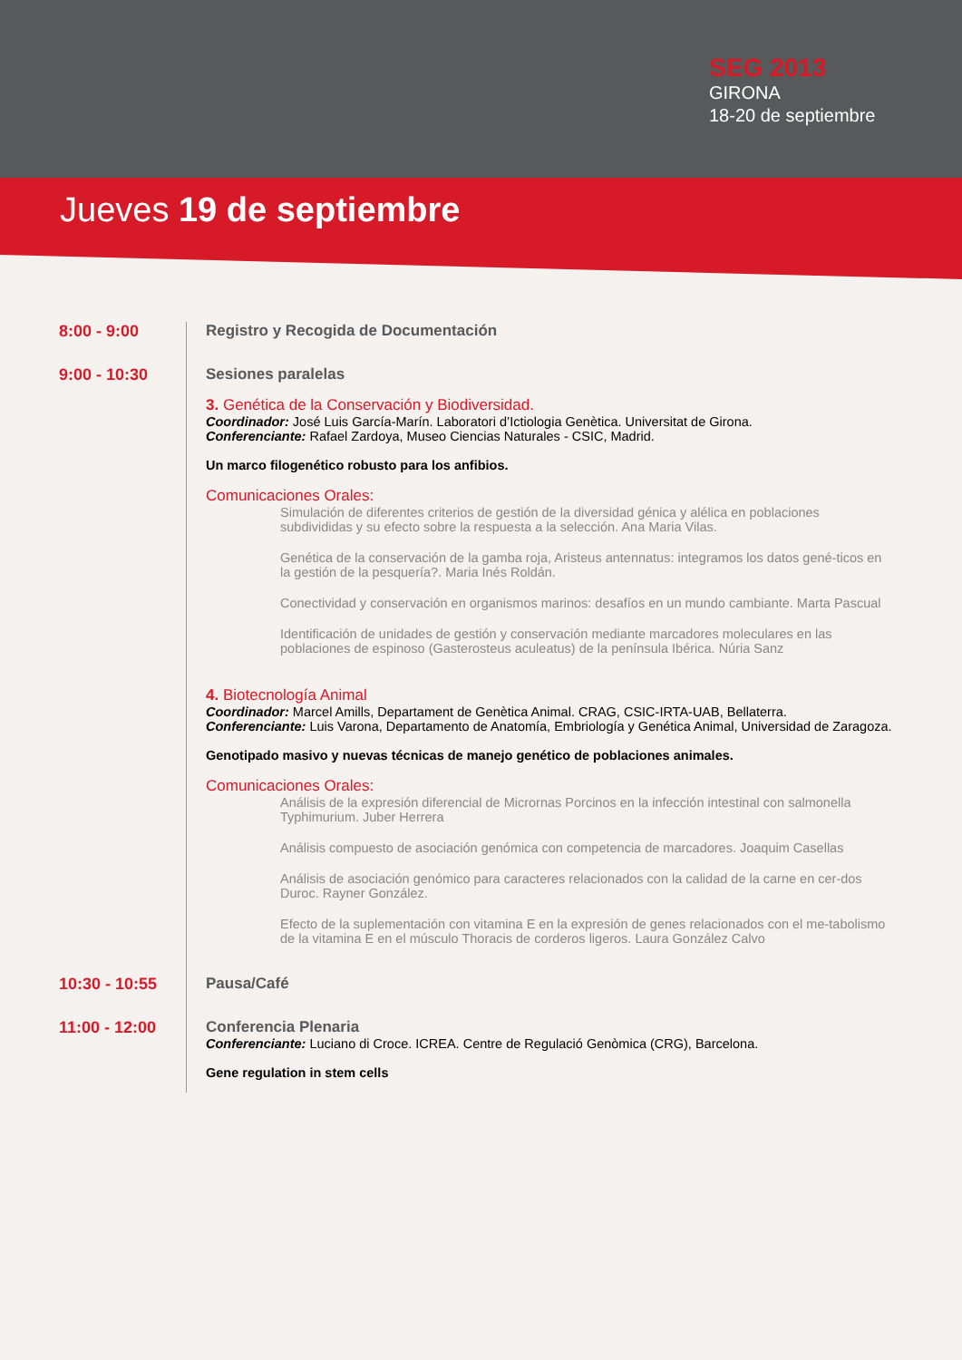SEG 2013
GIRONA
18-20 de septiembre
Jueves 19 de septiembre
8:00 - 9:00 Registro y Recogida de Documentación
9:00 - 10:30 Sesiones paralelas
3. Genética de la Conservación y Biodiversidad.
Coordinador: José Luis García-Marín. Laboratori d’Ictiologia Genètica. Universitat de Girona.
Conferenciante: Rafael Zardoya, Museo Ciencias Naturales - CSIC, Madrid.
Un marco filogenético robusto para los anfibios.
Comunicaciones Orales:
Simulación de diferentes criterios de gestión de la diversidad génica y alélica en poblaciones subdivididas y su efecto sobre la respuesta a la selección. Ana Maria Vilas.
Genética de la conservación de la gamba roja, Aristeus antennatus: integramos los datos gené-ticos en la gestión de la pesquería?. Maria Inés Roldán.
Conectividad y conservación en organismos marinos: desafíos en un mundo cambiante. Marta Pascual
Identificación de unidades de gestión y conservación mediante marcadores moleculares en las poblaciones de espinoso (Gasterosteus aculeatus) de la península Ibérica. Núria Sanz
4. Biotecnología Animal
Coordinador: Marcel Amills, Departament de Genètica Animal. CRAG, CSIC-IRTA-UAB, Bellaterra.
Conferenciante: Luis Varona, Departamento de Anatomía, Embriología y Genética Animal, Universidad de Zaragoza.
Genotipado masivo y nuevas técnicas de manejo genético de poblaciones animales.
Comunicaciones Orales:
Análisis de la expresión diferencial de Micrornas Porcinos en la infección intestinal con salmonella Typhimurium. Juber Herrera
Análisis compuesto de asociación genómica con competencia de marcadores. Joaquim Casellas
Análisis de asociación genómico para caracteres relacionados con la calidad de la carne en cer-dos Duroc. Rayner González.
Efecto de la suplementación con vitamina E en la expresión de genes relacionados con el me-tabolismo de la vitamina E en el músculo Thoracis de corderos ligeros. Laura González Calvo
10:30 - 10:55
Pausa/Café
11:00 - 12:00
Conferencia Plenaria
Conferenciante: Luciano di Croce. ICREA. Centre de Regulació Genòmica (CRG), Barcelona.
Gene regulation in stem cells